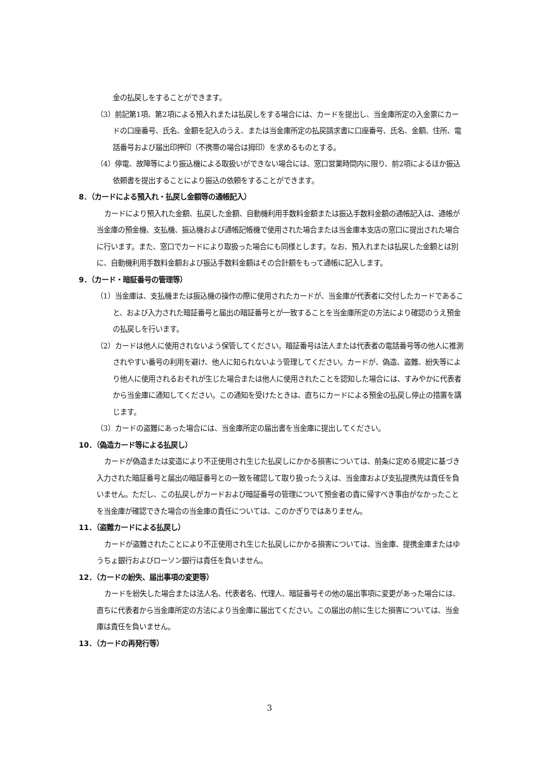金の払戻しをすることができます。
（3）前記第1項、第2項による預入れまたは払戻しをする場合には、カードを提出し、当金庫所定の入金票にカードの口座番号、氏名、金額を記入のうえ、または当金庫所定の払戻請求書に口座番号、氏名、金額、住所、電話番号および届出印押印（不携帯の場合は拇印）を求めるものとする。
（4）停電、故障等により振込機による取扱いができない場合には、窓口営業時間内に限り、前2項によるほか振込依頼書を提出することにより振込の依頼をすることができます。
8．（カードによる預入れ・払戻し金額等の通帳記入）
カードにより預入れた金額、払戻した金額、自動機利用手数料金額または振込手数料金額の通帳記入は、通帳が当金庫の預金機、支払機、振込機および通帳記帳機で使用された場合または当金庫本支店の窓口に提出された場合に行います。また、窓口でカードにより取扱った場合にも同様とします。なお、預入れまたは払戻した金額とは別に、自動機利用手数料金額および振込手数料金額はその合計額をもって通帳に記入します。
9．（カード・暗証番号の管理等）
（1）当金庫は、支払機または振込機の操作の際に使用されたカードが、当金庫が代表者に交付したカードであること、および入力された暗証番号と届出の暗証番号とが一致することを当金庫所定の方法により確認のうえ預金の払戻しを行います。
（2）カードは他人に使用されないよう保管してください。暗証番号は法人または代表者の電話番号等の他人に推測されやすい番号の利用を避け、他人に知られないよう管理してください。カードが、偽造、盗難、紛失等により他人に使用されるおそれが生じた場合または他人に使用されたことを認知した場合には、すみやかに代表者から当金庫に通知してください。この通知を受けたときは、直ちにカードによる預金の払戻し停止の措置を講じます。
（3）カードの盗難にあった場合には、当金庫所定の届出書を当金庫に提出してください。
10．（偽造カード等による払戻し）
カードが偽造または変造により不正使用され生じた払戻しにかかる損害については、前条に定める規定に基づき入力された暗証番号と届出の暗証番号との一致を確認して取り扱ったうえは、当金庫および支払提携先は責任を負いません。ただし、この払戻しがカードおよび暗証番号の管理について預金者の責に帰すべき事由がなかったことを当金庫が確認できた場合の当金庫の責任については、このかぎりではありません。
11．（盗難カードによる払戻し）
カードが盗難されたことにより不正使用され生じた払戻しにかかる損害については、当金庫、提携金庫またはゆうちょ銀行およびローソン銀行は責任を負いません。
12．（カードの紛失、届出事項の変更等）
カードを紛失した場合または法人名、代表者名、代理人、暗証番号その他の届出事項に変更があった場合には、直ちに代表者から当金庫所定の方法により当金庫に届出てください。この届出の前に生じた損害については、当金庫は責任を負いません。
13．（カードの再発行等）
3